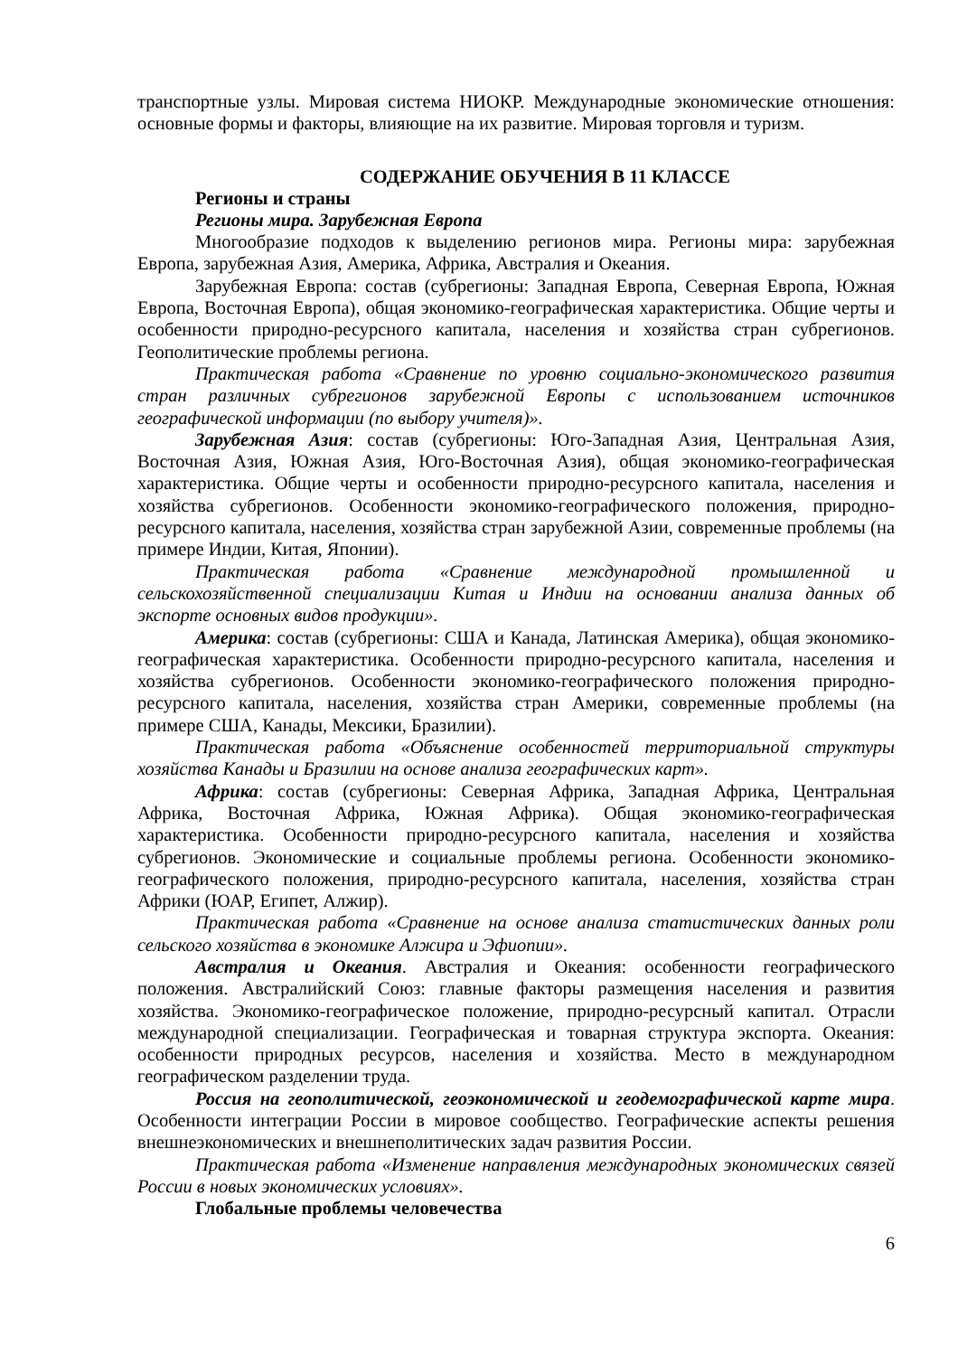транспортные узлы. Мировая система НИОКР. Международные экономические отношения: основные формы и факторы, влияющие на их развитие. Мировая торговля и туризм.
СОДЕРЖАНИЕ ОБУЧЕНИЯ В 11 КЛАССЕ
Регионы и страны
Регионы мира. Зарубежная Европа
Многообразие подходов к выделению регионов мира. Регионы мира: зарубежная Европа, зарубежная Азия, Америка, Африка, Австралия и Океания.
Зарубежная Европа: состав (субрегионы: Западная Европа, Северная Европа, Южная Европа, Восточная Европа), общая экономико-географическая характеристика. Общие черты и особенности природно-ресурсного капитала, населения и хозяйства стран субрегионов. Геополитические проблемы региона.
Практическая работа «Сравнение по уровню социально-экономического развития стран различных субрегионов зарубежной Европы с использованием источников географической информации (по выбору учителя)».
Зарубежная Азия: состав (субрегионы: Юго-Западная Азия, Центральная Азия, Восточная Азия, Южная Азия, Юго-Восточная Азия), общая экономико-географическая характеристика. Общие черты и особенности природно-ресурсного капитала, населения и хозяйства субрегионов. Особенности экономико-географического положения, природно-ресурсного капитала, населения, хозяйства стран зарубежной Азии, современные проблемы (на примере Индии, Китая, Японии).
Практическая работа «Сравнение международной промышленной и сельскохозяйственной специализации Китая и Индии на основании анализа данных об экспорте основных видов продукции».
Америка: состав (субрегионы: США и Канада, Латинская Америка), общая экономико-географическая характеристика. Особенности природно-ресурсного капитала, населения и хозяйства субрегионов. Особенности экономико-географического положения природно-ресурсного капитала, населения, хозяйства стран Америки, современные проблемы (на примере США, Канады, Мексики, Бразилии).
Практическая работа «Объяснение особенностей территориальной структуры хозяйства Канады и Бразилии на основе анализа географических карт».
Африка: состав (субрегионы: Северная Африка, Западная Африка, Центральная Африка, Восточная Африка, Южная Африка). Общая экономико-географическая характеристика. Особенности природно-ресурсного капитала, населения и хозяйства субрегионов. Экономические и социальные проблемы региона. Особенности экономико-географического положения, природно-ресурсного капитала, населения, хозяйства стран Африки (ЮАР, Египет, Алжир).
Практическая работа «Сравнение на основе анализа статистических данных роли сельского хозяйства в экономике Алжира и Эфиопии».
Австралия и Океания. Австралия и Океания: особенности географического положения. Австралийский Союз: главные факторы размещения населения и развития хозяйства. Экономико-географическое положение, природно-ресурсный капитал. Отрасли международной специализации. Географическая и товарная структура экспорта. Океания: особенности природных ресурсов, населения и хозяйства. Место в международном географическом разделении труда.
Россия на геополитической, геоэкономической и геодемографической карте мира. Особенности интеграции России в мировое сообщество. Географические аспекты решения внешнеэкономических и внешнеполитических задач развития России.
Практическая работа «Изменение направления международных экономических связей России в новых экономических условиях».
Глобальные проблемы человечества
6